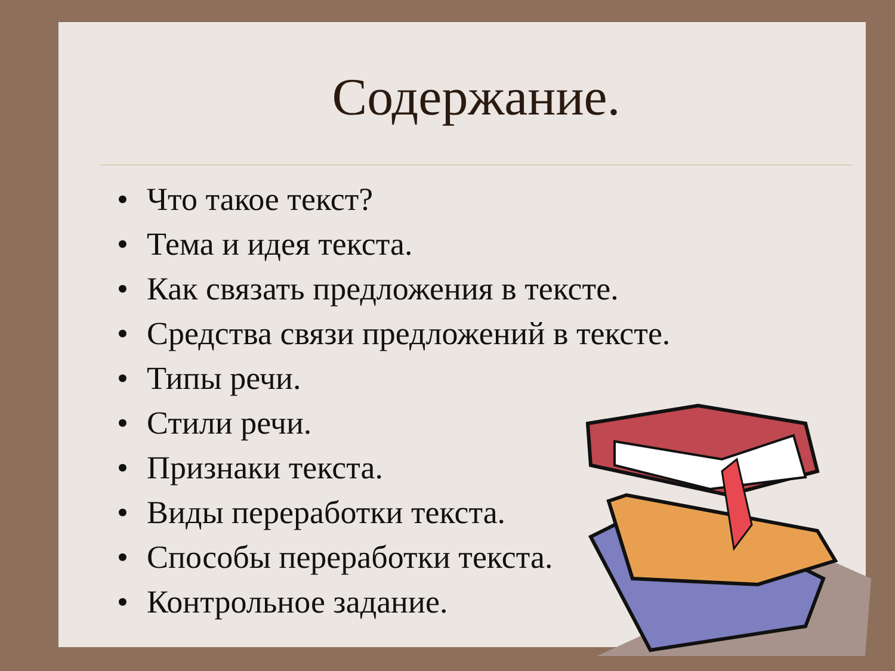Содержание.
• Что такое текст?
• Тема и идея текста.
• Как связать предложения в тексте.
• Средства связи предложений в тексте.
• Типы речи.
• Стили речи.
• Признаки текста.
• Виды переработки текста.
• Способы переработки текста.
• Контрольное задание.